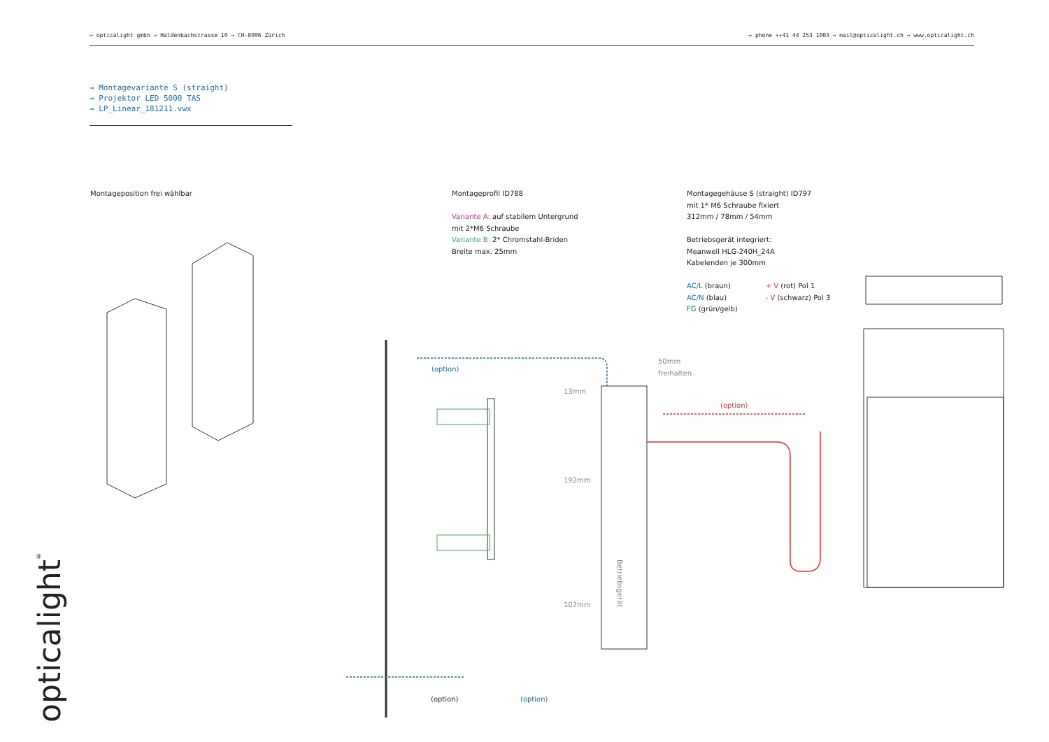→ opticalight gmbh → Haldenbachstrasse 10 → CH-8006 Zürich → phone ++41 44 253 1003 → mail@opticalight.ch → www.opticalight.ch
→ Montagevariante S (straight)
→ Projektor LED 5000 TAS
→ LP_Linear_181211.vwx
Montageposition frei wählbar
Montageprofil ID788
Variante A: auf stabilem Untergrund
mit 2*M6 Schraube
Variante B: 2* Chromstahl-Briden
Breite max. 25mm
Montagegehäuse S (straight) ID797
mit 1* M6 Schraube fixiert
312mm / 78mm / 54mm
Betriebsgerät integriert:
Meanwell HLG-240H_24A
Kabelenden je 300mm
AC/L (braun)
AC/N (blau)
FG (grün/gelb)
+ V (rot) Pol 1
- V (schwarz) Pol 3
50mm
freihalten
(option)
13mm
(option)
192mm
Betriebsgerät
107mm
(option) (option)
opticalight<sup>®</sup>